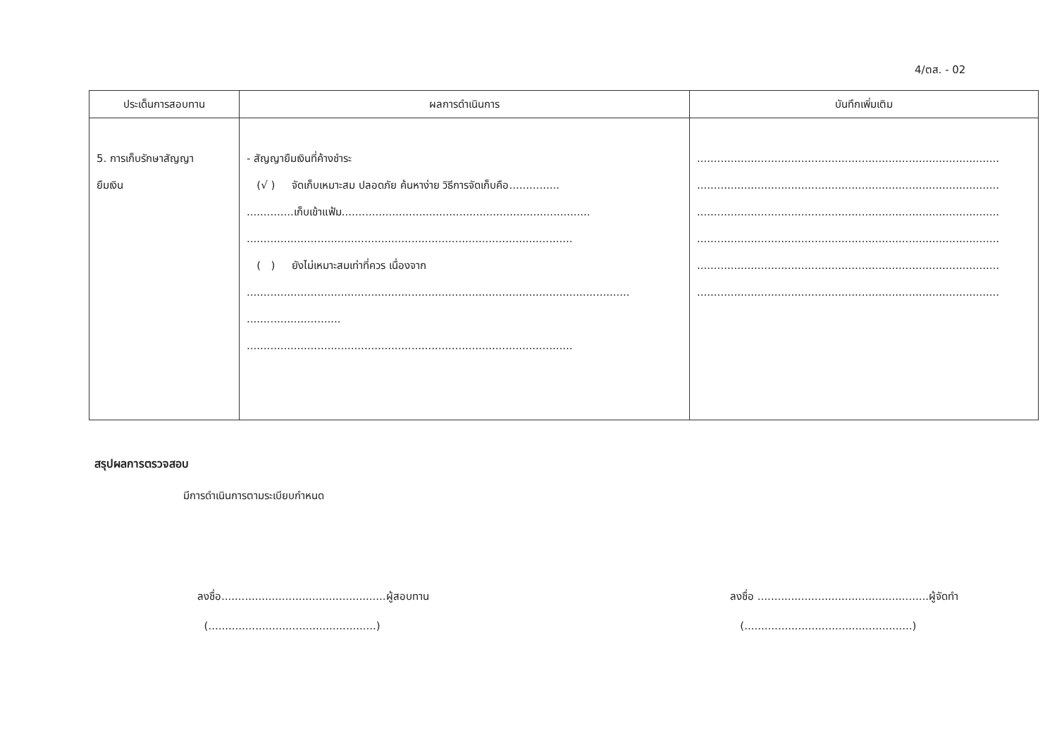4/ตส. - 02
| ประเด็นการสอบทาน | ผลการดำเนินการ | บันทึกเพิ่มเติม |
| --- | --- | --- |
| 5. การเก็บรักษาสัญญา ยืมเงิน | - สัญญายืมเงินที่ค้างชำระ (√ ) จัดเก็บเหมาะสม ปลอดภัย ค้นหาง่าย วิธีการจัดเก็บคือ............... ..............เก็บเข้าแฟ้ม.......................................................................... ................................................................................................. ( ) ยังไม่เหมาะสมเท่าที่ควร เนื่องจาก .................................................................................................................. ............................ ................................................................................................. | .......................................................................................... .......................................................................................... .......................................................................................... .......................................................................................... .......................................................................................... .......................................................................................... |
สรุปผลการตรวจสอบ
มีการดำเนินการตามระเบียบกำหนด
ลงชื่อ.................................................ผู้สอบทาน
(..................................................)
ลงชื่อ ...................................................ผู้จัดทำ
(..................................................)